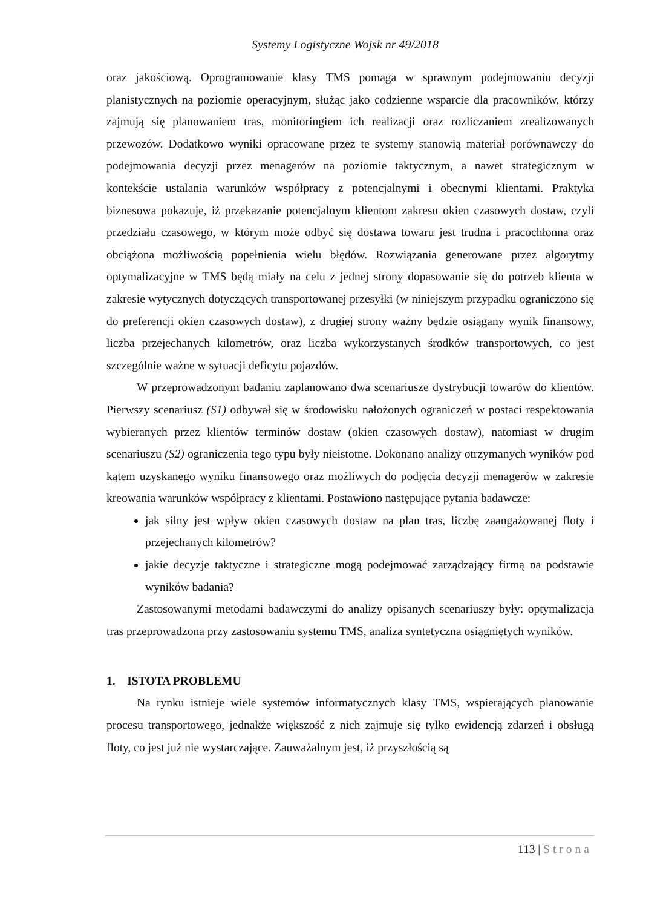Systemy Logistyczne Wojsk nr 49/2018
oraz jakościową. Oprogramowanie klasy TMS pomaga w sprawnym podejmowaniu decyzji planistycznych na poziomie operacyjnym, służąc jako codzienne wsparcie dla pracowników, którzy zajmują się planowaniem tras, monitoringiem ich realizacji oraz rozliczaniem zrealizowanych przewozów. Dodatkowo wyniki opracowane przez te systemy stanowią materiał porównawczy do podejmowania decyzji przez menagerów na poziomie taktycznym, a nawet strategicznym w kontekście ustalania warunków współpracy z potencjalnymi i obecnymi klientami. Praktyka biznesowa pokazuje, iż przekazanie potencjalnym klientom zakresu okien czasowych dostaw, czyli przedziału czasowego, w którym może odbyć się dostawa towaru jest trudna i pracochłonna oraz obciążona możliwością popełnienia wielu błędów. Rozwiązania generowane przez algorytmy optymalizacyjne w TMS będą miały na celu z jednej strony dopasowanie się do potrzeb klienta w zakresie wytycznych dotyczących transportowanej przesyłki (w niniejszym przypadku ograniczono się do preferencji okien czasowych dostaw), z drugiej strony ważny będzie osiągany wynik finansowy, liczba przejechanych kilometrów, oraz liczba wykorzystanych środków transportowych, co jest szczególnie ważne w sytuacji deficytu pojazdów.
W przeprowadzonym badaniu zaplanowano dwa scenariusze dystrybucji towarów do klientów. Pierwszy scenariusz (S1) odbywał się w środowisku nałożonych ograniczeń w postaci respektowania wybieranych przez klientów terminów dostaw (okien czasowych dostaw), natomiast w drugim scenariuszu (S2) ograniczenia tego typu były nieistotne. Dokonano analizy otrzymanych wyników pod kątem uzyskanego wyniku finansowego oraz możliwych do podjęcia decyzji menagerów w zakresie kreowania warunków współpracy z klientami. Postawiono następujące pytania badawcze:
jak silny jest wpływ okien czasowych dostaw na plan tras, liczbę zaangażowanej floty i przejechanych kilometrów?
jakie decyzje taktyczne i strategiczne mogą podejmować zarządzający firmą na podstawie wyników badania?
Zastosowanymi metodami badawczymi do analizy opisanych scenariuszy były: optymalizacja tras przeprowadzona przy zastosowaniu systemu TMS, analiza syntetyczna osiągniętych wyników.
1. ISTOTA PROBLEMU
Na rynku istnieje wiele systemów informatycznych klasy TMS, wspierających planowanie procesu transportowego, jednakże większość z nich zajmuje się tylko ewidencją zdarzeń i obsługą floty, co jest już nie wystarczające. Zauważalnym jest, iż przyszłością są
113 | Strona